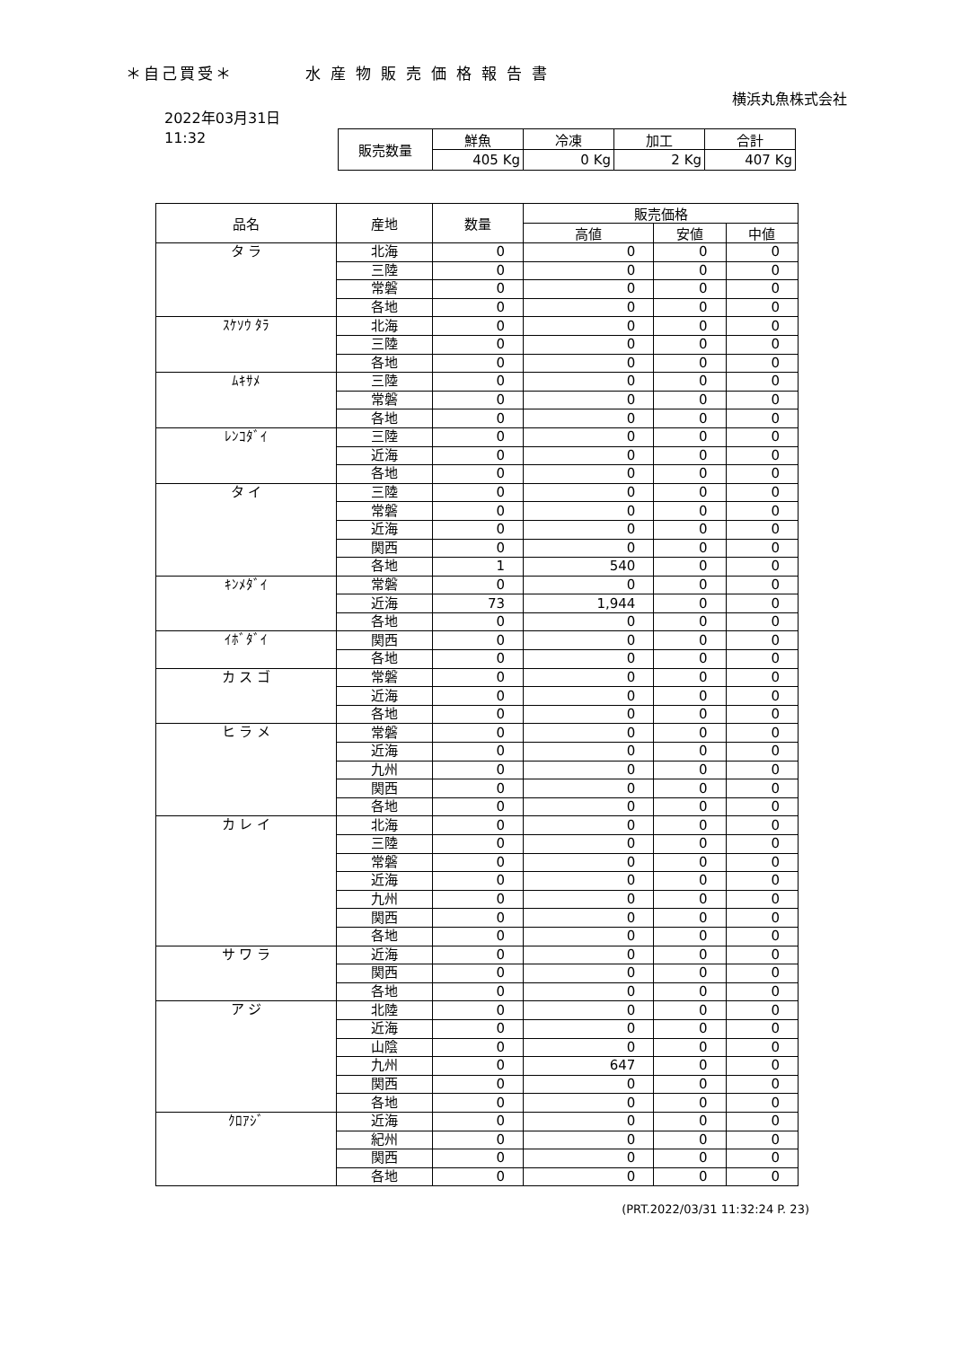＊自己買受＊ 水産物販売価格報告書
横浜丸魚株式会社
2022年03月31日
11:32
| 販売数量 | 鮮魚 | 冷凍 | 加工 | 合計 |
| --- | --- | --- | --- | --- |
| | 405 Kg | 0 Kg | 2 Kg | 407 Kg |
| 品名 | 産地 | 数量 | 販売価格 | | |
| --- | --- | --- | --- | --- | --- |
| | | | 高値 | 安値 | 中値 |
| タ ラ | 北海 | 0 | 0 | 0 | 0 |
| | 三陸 | 0 | 0 | 0 | 0 |
| | 常磐 | 0 | 0 | 0 | 0 |
| | 各地 | 0 | 0 | 0 | 0 |
| ｽｹｿｳ ﾀﾗ | 北海 | 0 | 0 | 0 | 0 |
| | 三陸 | 0 | 0 | 0 | 0 |
| | 各地 | 0 | 0 | 0 | 0 |
| ﾑｷｻﾒ | 三陸 | 0 | 0 | 0 | 0 |
| | 常磐 | 0 | 0 | 0 | 0 |
| | 各地 | 0 | 0 | 0 | 0 |
| ﾚﾝｺﾀﾞｲ | 三陸 | 0 | 0 | 0 | 0 |
| | 近海 | 0 | 0 | 0 | 0 |
| | 各地 | 0 | 0 | 0 | 0 |
| タ イ | 三陸 | 0 | 0 | 0 | 0 |
| | 常磐 | 0 | 0 | 0 | 0 |
| | 近海 | 0 | 0 | 0 | 0 |
| | 関西 | 0 | 0 | 0 | 0 |
| | 各地 | 1 | 540 | 0 | 0 |
| ｷﾝﾒﾀﾞｲ | 常磐 | 0 | 0 | 0 | 0 |
| | 近海 | 73 | 1,944 | 0 | 0 |
| | 各地 | 0 | 0 | 0 | 0 |
| ｲﾎﾞﾀﾞｲ | 関西 | 0 | 0 | 0 | 0 |
| | 各地 | 0 | 0 | 0 | 0 |
| カ ス ゴ | 常磐 | 0 | 0 | 0 | 0 |
| | 近海 | 0 | 0 | 0 | 0 |
| | 各地 | 0 | 0 | 0 | 0 |
| ヒ ラ メ | 常磐 | 0 | 0 | 0 | 0 |
| | 近海 | 0 | 0 | 0 | 0 |
| | 九州 | 0 | 0 | 0 | 0 |
| | 関西 | 0 | 0 | 0 | 0 |
| | 各地 | 0 | 0 | 0 | 0 |
| カ レ イ | 北海 | 0 | 0 | 0 | 0 |
| | 三陸 | 0 | 0 | 0 | 0 |
| | 常磐 | 0 | 0 | 0 | 0 |
| | 近海 | 0 | 0 | 0 | 0 |
| | 九州 | 0 | 0 | 0 | 0 |
| | 関西 | 0 | 0 | 0 | 0 |
| | 各地 | 0 | 0 | 0 | 0 |
| サ ワ ラ | 近海 | 0 | 0 | 0 | 0 |
| | 関西 | 0 | 0 | 0 | 0 |
| | 各地 | 0 | 0 | 0 | 0 |
| ア ジ | 北陸 | 0 | 0 | 0 | 0 |
| | 近海 | 0 | 0 | 0 | 0 |
| | 山陰 | 0 | 0 | 0 | 0 |
| | 九州 | 0 | 647 | 0 | 0 |
| | 関西 | 0 | 0 | 0 | 0 |
| | 各地 | 0 | 0 | 0 | 0 |
| ｸﾛｱｼﾞ | 近海 | 0 | 0 | 0 | 0 |
| | 紀州 | 0 | 0 | 0 | 0 |
| | 関西 | 0 | 0 | 0 | 0 |
| | 各地 | 0 | 0 | 0 | 0 |
(PRT.2022/03/31 11:32:24 P. 23)